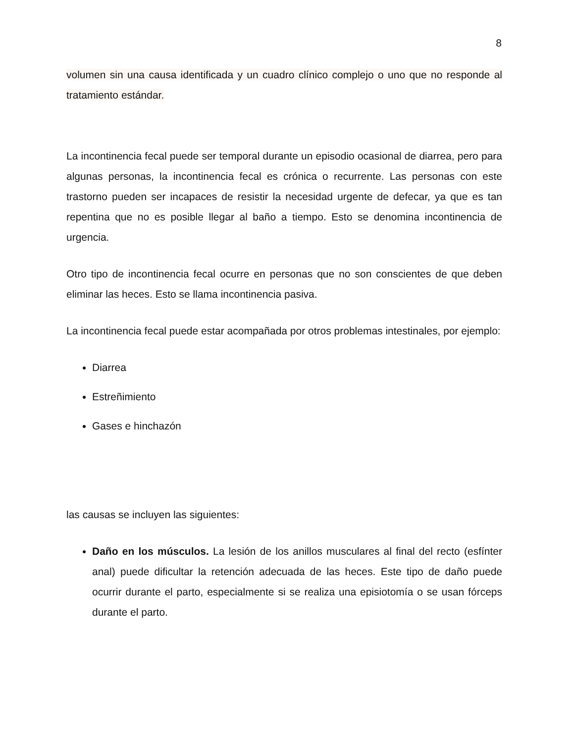8
volumen sin una causa identificada y un cuadro clínico complejo o uno que no responde al tratamiento estándar.
La incontinencia fecal puede ser temporal durante un episodio ocasional de diarrea, pero para algunas personas, la incontinencia fecal es crónica o recurrente. Las personas con este trastorno pueden ser incapaces de resistir la necesidad urgente de defecar, ya que es tan repentina que no es posible llegar al baño a tiempo. Esto se denomina incontinencia de urgencia.
Otro tipo de incontinencia fecal ocurre en personas que no son conscientes de que deben eliminar las heces. Esto se llama incontinencia pasiva.
La incontinencia fecal puede estar acompañada por otros problemas intestinales, por ejemplo:
Diarrea
Estreñimiento
Gases e hinchazón
las causas se incluyen las siguientes:
Daño en los músculos. La lesión de los anillos musculares al final del recto (esfínter anal) puede dificultar la retención adecuada de las heces. Este tipo de daño puede ocurrir durante el parto, especialmente si se realiza una episiotomía o se usan fórceps durante el parto.